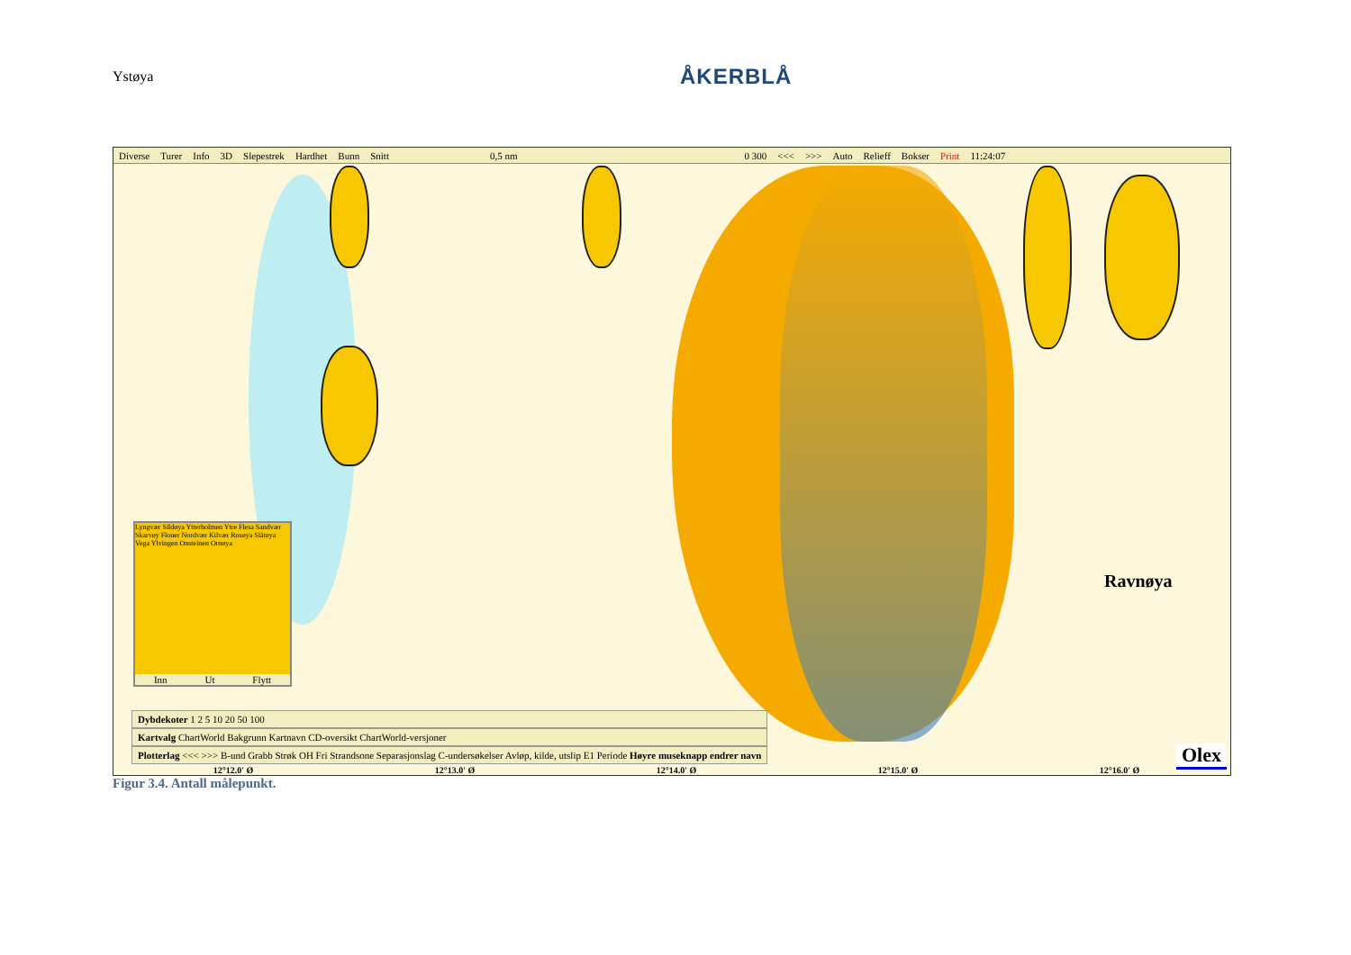Ystøya
ÅKERBLÅ
Diverse Turer Info 3D Slepestrek Hardhet Bunn Snitt 0,5 nm 0 300 <<< >>> Auto Relieff Bokser Print 11:24:07
Lyngvær Sildøya Ytterholmen Ytre Flesa Sandvær Skarvøy Flouer Nordvær Kilvær Rosøya Slåtøya Vega Ylvingen Onsteinen Ornøya
Inn Ut Flytt
Dybdekoter 1 2 5 10 20 50 100
Kartvalg ChartWorld Bakgrunn Kartnavn CD-oversikt ChartWorld-versjoner
Plotterlag <<< >>> B-und Grabb Strøk OH Fri Strandsone Separasjonslag C-undersøkelser Avløp, kilde, utslip E1 Periode Høyre museknapp endrer navn
Ravnøya
Olex
12°12.0' Ø 12°13.0' Ø 12°14.0' Ø 12°15.0' Ø 12°16.0' Ø
Figur 3.4. Antall målepunkt.